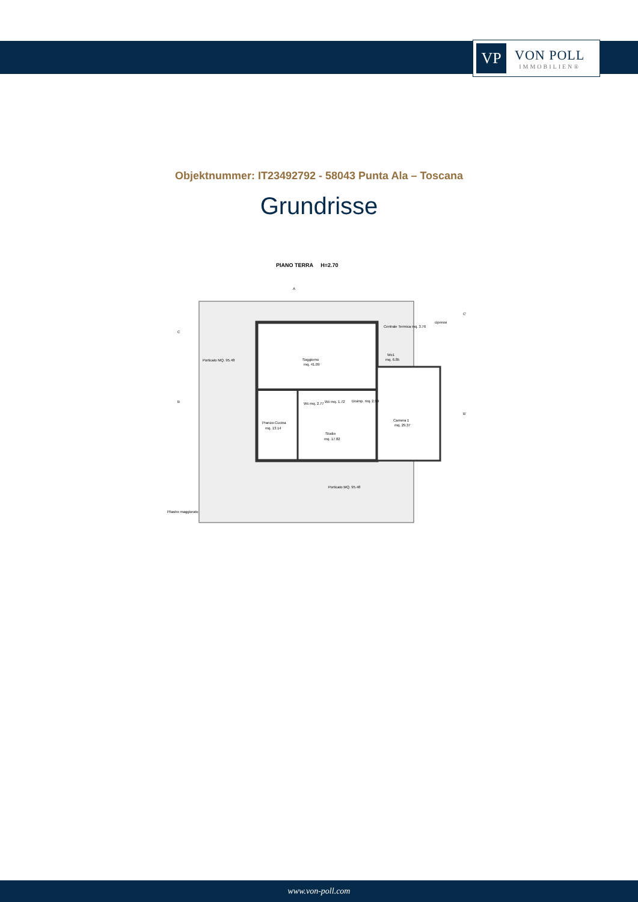VP
VON POLL
IMMOBILIEN®
Objektnummer: IT23492792 - 58043 Punta Ala – Toscana
Grundrisse
PIANO TERRA H=2.70
Soggiorno
mq. 41.09
Pranzo-Cucina
mq. 13.14
Studio
mq. 17.82
Camera 1
mq. 29.37
Wc1
mq. 6.85
Centrale Termica mq. 3.76
Disimp. mq. 2.99
Wc mq. 2.77
Wc mq. 1.72
Porticato MQ. 95.48
Porticato MQ. 95.48
Pilastro maggiorato
cipressi
C
B
C'
B'
A
www.von-poll.com